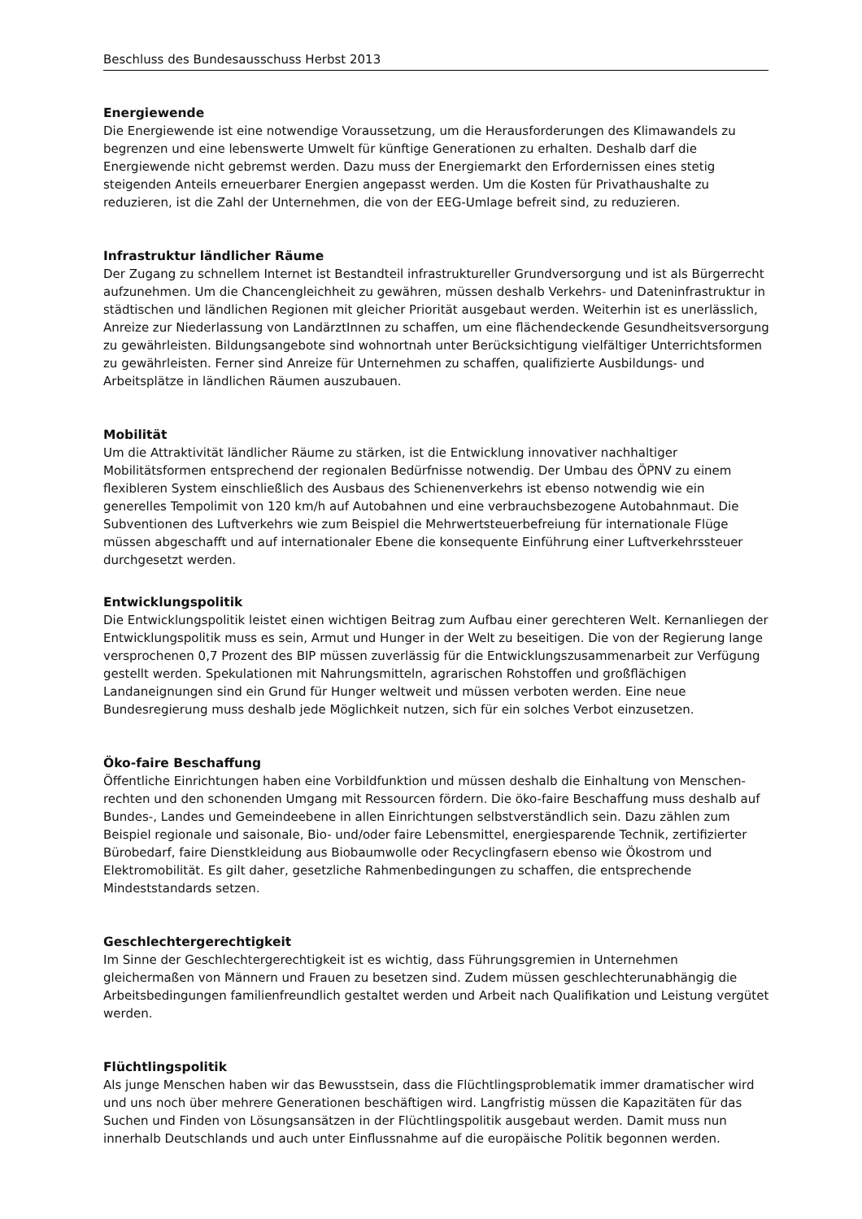Beschluss des Bundesausschuss Herbst 2013
Energiewende
Die Energiewende ist eine notwendige Voraussetzung, um die Herausforderungen des Klimawandels zu begrenzen und eine lebenswerte Umwelt für künftige Generationen zu erhalten. Deshalb darf die Energiewende nicht gebremst werden. Dazu muss der Energiemarkt den Erfordernissen eines stetig steigenden Anteils erneuerbarer Energien angepasst werden. Um die Kosten für Privathaushalte zu reduzieren, ist die Zahl der Unternehmen, die von der EEG-Umlage befreit sind, zu reduzieren.
Infrastruktur ländlicher Räume
Der Zugang zu schnellem Internet ist Bestandteil infrastruktureller Grundversorgung und ist als Bürgerrecht aufzunehmen. Um die Chancengleichheit zu gewähren, müssen deshalb Verkehrs- und Dateninfrastruktur in städtischen und ländlichen Regionen mit gleicher Priorität ausgebaut werden. Weiterhin ist es unerlässlich, Anreize zur Niederlassung von LandärztInnen zu schaffen, um eine flächendeckende Gesundheitsversorgung zu gewährleisten. Bildungsangebote sind wohnortnah unter Berücksichtigung vielfältiger Unterrichtsformen zu gewährleisten. Ferner sind Anreize für Unternehmen zu schaffen, qualifizierte Ausbildungs- und Arbeitsplätze in ländlichen Räumen auszubauen.
Mobilität
Um die Attraktivität ländlicher Räume zu stärken, ist die Entwicklung innovativer nachhaltiger Mobilitätsformen entsprechend der regionalen Bedürfnisse notwendig. Der Umbau des ÖPNV zu einem flexibleren System einschließlich des Ausbaus des Schienenverkehrs ist ebenso notwendig wie ein generelles Tempolimit von 120 km/h auf Autobahnen und eine verbrauchsbezogene Autobahnmaut. Die Subventionen des Luftverkehrs wie zum Beispiel die Mehrwertsteuerbefreiung für internationale Flüge müssen abgeschafft und auf internationaler Ebene die konsequente Einführung einer Luftverkehrssteuer durchgesetzt werden.
Entwicklungspolitik
Die Entwicklungspolitik leistet einen wichtigen Beitrag zum Aufbau einer gerechteren Welt. Kernanliegen der Entwicklungspolitik muss es sein, Armut und Hunger in der Welt zu beseitigen. Die von der Regierung lange versprochenen 0,7 Prozent des BIP müssen zuverlässig für die Entwicklungszusammenarbeit zur Verfügung gestellt werden. Spekulationen mit Nahrungsmitteln, agrarischen Rohstoffen und großflächigen Landaneignungen sind ein Grund für Hunger weltweit und müssen verboten werden. Eine neue Bundesregierung muss deshalb jede Möglichkeit nutzen, sich für ein solches Verbot einzusetzen.
Öko-faire Beschaffung
Öffentliche Einrichtungen haben eine Vorbildfunktion und müssen deshalb die Einhaltung von Menschen-rechten und den schonenden Umgang mit Ressourcen fördern. Die öko-faire Beschaffung muss deshalb auf Bundes-, Landes und Gemeindeebene in allen Einrichtungen selbstverständlich sein. Dazu zählen zum Beispiel regionale und saisonale, Bio- und/oder faire Lebensmittel, energiesparende Technik, zertifizierter Bürobedarf, faire Dienstkleidung aus Biobaumwolle oder Recyclingfasern ebenso wie Ökostrom und Elektromobilität. Es gilt daher, gesetzliche Rahmenbedingungen zu schaffen, die entsprechende Mindeststandards setzen.
Geschlechtergerechtigkeit
Im Sinne der Geschlechtergerechtigkeit ist es wichtig, dass Führungsgremien in Unternehmen gleichermaßen von Männern und Frauen zu besetzen sind. Zudem müssen geschlechterunabhängig die Arbeitsbedingungen familienfreundlich gestaltet werden und Arbeit nach Qualifikation und Leistung vergütet werden.
Flüchtlingspolitik
Als junge Menschen haben wir das Bewusstsein, dass die Flüchtlingsproblematik immer dramatischer wird und uns noch über mehrere Generationen beschäftigen wird. Langfristig müssen die Kapazitäten für das Suchen und Finden von Lösungsansätzen in der Flüchtlingspolitik ausgebaut werden. Damit muss nun innerhalb Deutschlands und auch unter Einflussnahme auf die europäische Politik begonnen werden.